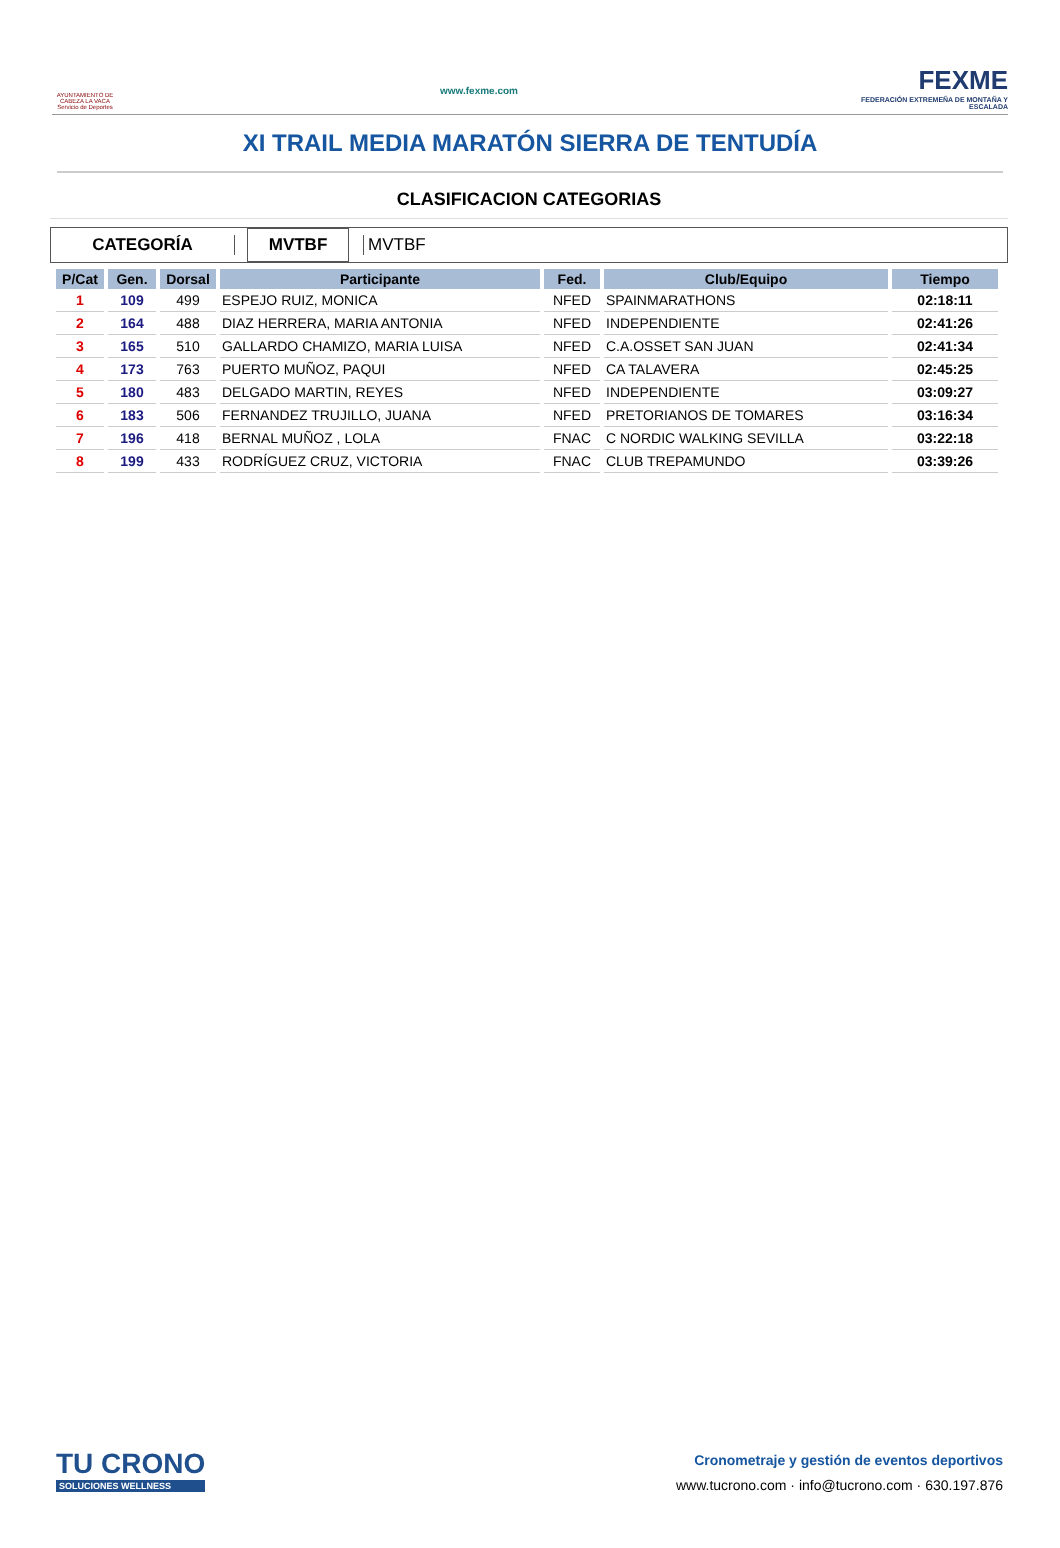AYUNTAMIENTO DE CABEZA LA VACA Servicio de Deportes
www.fexme.com
FEXME
FEDERACIÓN EXTREMEÑA DE MONTAÑA Y ESCALADA
XI TRAIL MEDIA MARATÓN SIERRA DE TENTUDÍA
CLASIFICACION CATEGORIAS
CATEGORÍA
MVTBF
MVTBF
| P/Cat | Gen. | Dorsal | Participante | Fed. | Club/Equipo | Tiempo |
| --- | --- | --- | --- | --- | --- | --- |
| 1 | 109 | 499 | ESPEJO RUIZ, MONICA | NFED | SPAINMARATHONS | 02:18:11 |
| 2 | 164 | 488 | DIAZ HERRERA, MARIA ANTONIA | NFED | INDEPENDIENTE | 02:41:26 |
| 3 | 165 | 510 | GALLARDO CHAMIZO, MARIA LUISA | NFED | C.A.OSSET SAN JUAN | 02:41:34 |
| 4 | 173 | 763 | PUERTO MUÑOZ, PAQUI | NFED | CA TALAVERA | 02:45:25 |
| 5 | 180 | 483 | DELGADO MARTIN, REYES | NFED | INDEPENDIENTE | 03:09:27 |
| 6 | 183 | 506 | FERNANDEZ TRUJILLO, JUANA | NFED | PRETORIANOS DE TOMARES | 03:16:34 |
| 7 | 196 | 418 | BERNAL MUÑOZ , LOLA | FNAC | C NORDIC WALKING SEVILLA | 03:22:18 |
| 8 | 199 | 433 | RODRÍGUEZ CRUZ, VICTORIA | FNAC | CLUB TREPAMUNDO | 03:39:26 |
TU CRONO
SOLUCIONES WELLNESS
Cronometraje y gestión de eventos deportivos
www.tucrono.com · info@tucrono.com · 630.197.876